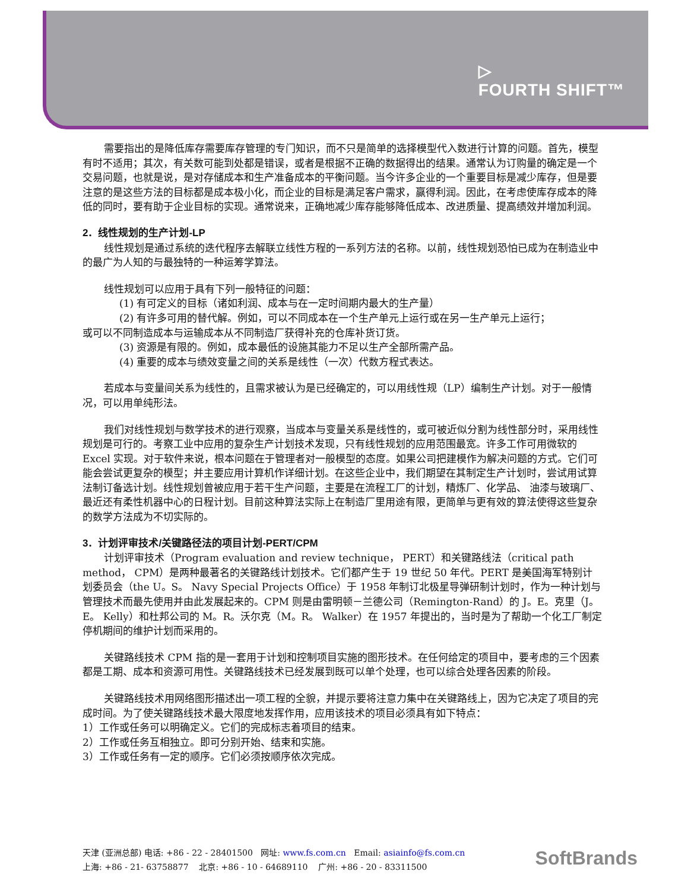▷
FOURTH SHIFT™
需要指出的是降低库存需要库存管理的专门知识，而不只是简单的选择模型代入数进行计算的问题。首先，模型有时不适用；其次，有关数可能到处都是错误，或者是根据不正确的数据得出的结果。通常认为订购量的确定是一个交易问题，也就是说，是对存储成本和生产准备成本的平衡问题。当今许多企业的一个重要目标是减少库存，但是要注意的是这些方法的目标都是成本极小化，而企业的目标是满足客户需求，赢得利润。因此，在考虑使库存成本的降低的同时，要有助于企业目标的实现。通常说来，正确地减少库存能够降低成本、改进质量、提高绩效并增加利润。
2．线性规划的生产计划-LP
线性规划是通过系统的迭代程序去解联立线性方程的一系列方法的名称。以前，线性规划恐怕已成为在制造业中的最广为人知的与最独特的一种运筹学算法。
线性规划可以应用于具有下列一般特征的问题：
(1) 有可定义的目标（诸如利润、成本与在一定时间期内最大的生产量）
(2) 有许多可用的替代解。例如，可以不同成本在一个生产单元上运行或在另一生产单元上运行；
或可以不同制造成本与运输成本从不同制造厂获得补充的仓库补货订货。
(3) 资源是有限的。例如，成本最低的设施其能力不足以生产全部所需产品。
(4) 重要的成本与绩效变量之间的关系是线性（一次）代数方程式表达。
若成本与变量间关系为线性的，且需求被认为是已经确定的，可以用线性规（LP）编制生产计划。对于一般情况，可以用单纯形法。
我们对线性规划与数学技术的进行观察，当成本与变量关系是线性的，或可被近似分割为线性部分时，采用线性规划是可行的。考察工业中应用的复杂生产计划技术发现，只有线性规划的应用范围最宽。许多工作可用微软的 Excel 实现。对于软件来说，根本问题在于管理者对一般模型的态度。如果公司把建模作为解决问题的方式。它们可能会尝试更复杂的模型；并主要应用计算机作详细计划。在这些企业中，我们期望在其制定生产计划时，尝试用试算法制订备选计划。线性规划曾被应用于若干生产问题，主要是在流程工厂的计划，精炼厂、化学品、 油漆与玻璃厂、最近还有柔性机器中心的日程计划。目前这种算法实际上在制造厂里用途有限，更简单与更有效的算法使得这些复杂的数学方法成为不切实际的。
3．计划评审技术/关键路径法的项目计划-PERT/CPM
计划评审技术（Program evaluation and review technique， PERT）和关键路线法（critical path method， CPM）是两种最著名的关键路线计划技术。它们都产生于 19 世纪 50 年代。PERT 是美国海军特别计划委员会（the U。S。 Navy Special Projects Office）于 1958 年制订北极星导弹研制计划时，作为一种计划与管理技术而最先使用并由此发展起来的。CPM 则是由雷明顿－兰德公司（Remington-Rand）的 J。E。克里（J。E。 Kelly）和杜邦公司的 M。R。沃尔克（M。R。 Walker）在 1957 年提出的，当时是为了帮助一个化工厂制定停机期间的维护计划而采用的。
关键路线技术 CPM 指的是一套用于计划和控制项目实施的图形技术。在任何给定的项目中，要考虑的三个因素都是工期、成本和资源可用性。关键路线技术已经发展到既可以单个处理，也可以综合处理各因素的阶段。
关键路线技术用网络图形描述出一项工程的全貌，并提示要将注意力集中在关键路线上，因为它决定了项目的完成时间。为了使关键路线技术最大限度地发挥作用，应用该技术的项目必须具有如下特点：
1）工作或任务可以明确定义。它们的完成标志着项目的结束。
2）工作或任务互相独立。即可分别开始、结束和实施。
3）工作或任务有一定的顺序。它们必须按顺序依次完成。
天津 (亚洲总部) 电话: +86 - 22 - 28401500 网址: www.fs.com.cn Email: asiainfo@fs.com.cn
上海: +86 - 21- 63758877 北京: +86 - 10 - 64689110 广州: +86 - 20 - 83311500
SoftBrands